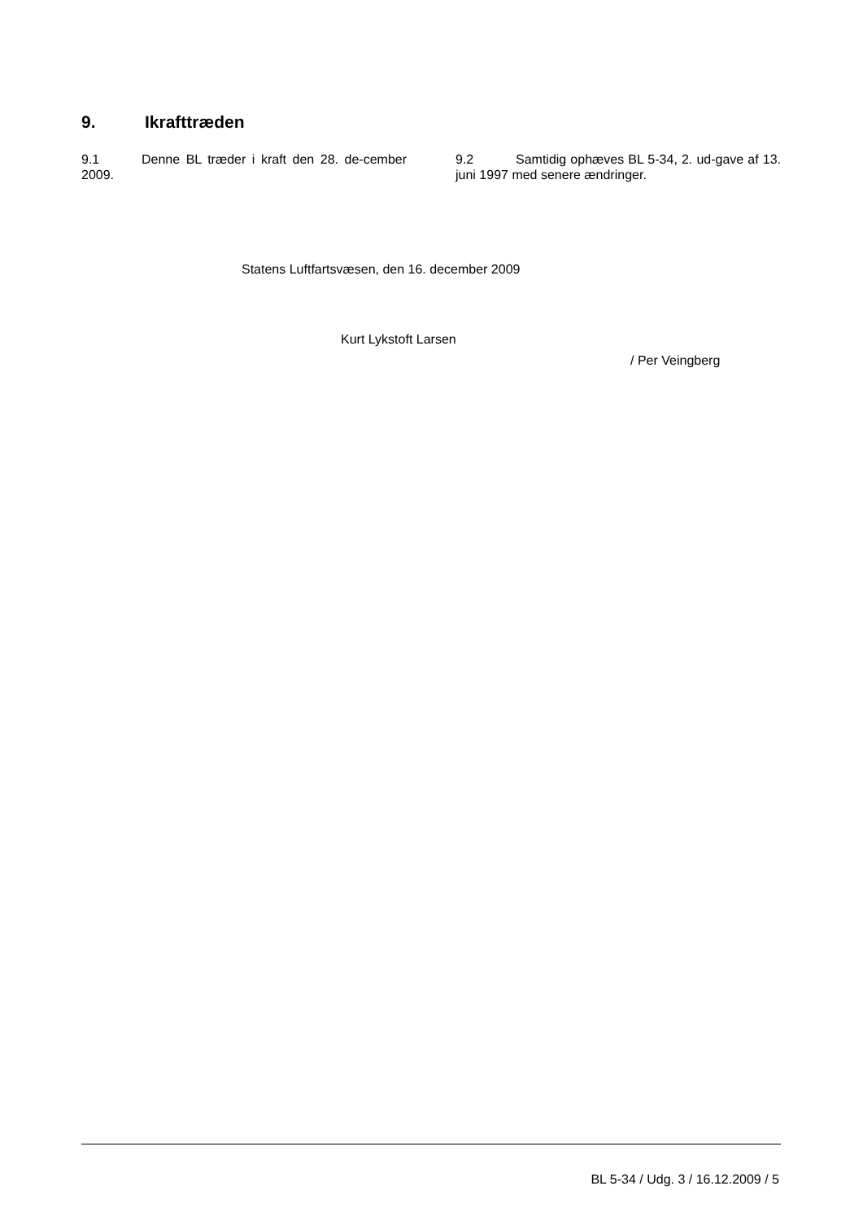9. Ikrafttræden
9.1 Denne BL træder i kraft den 28. de-cember 2009.
9.2 Samtidig ophæves BL 5-34, 2. ud-gave af 13. juni 1997 med senere ændringer.
Statens Luftfartsvæsen, den 16. december 2009
Kurt Lykstoft Larsen
/ Per Veingberg
BL 5-34 / Udg. 3 / 16.12.2009 / 5